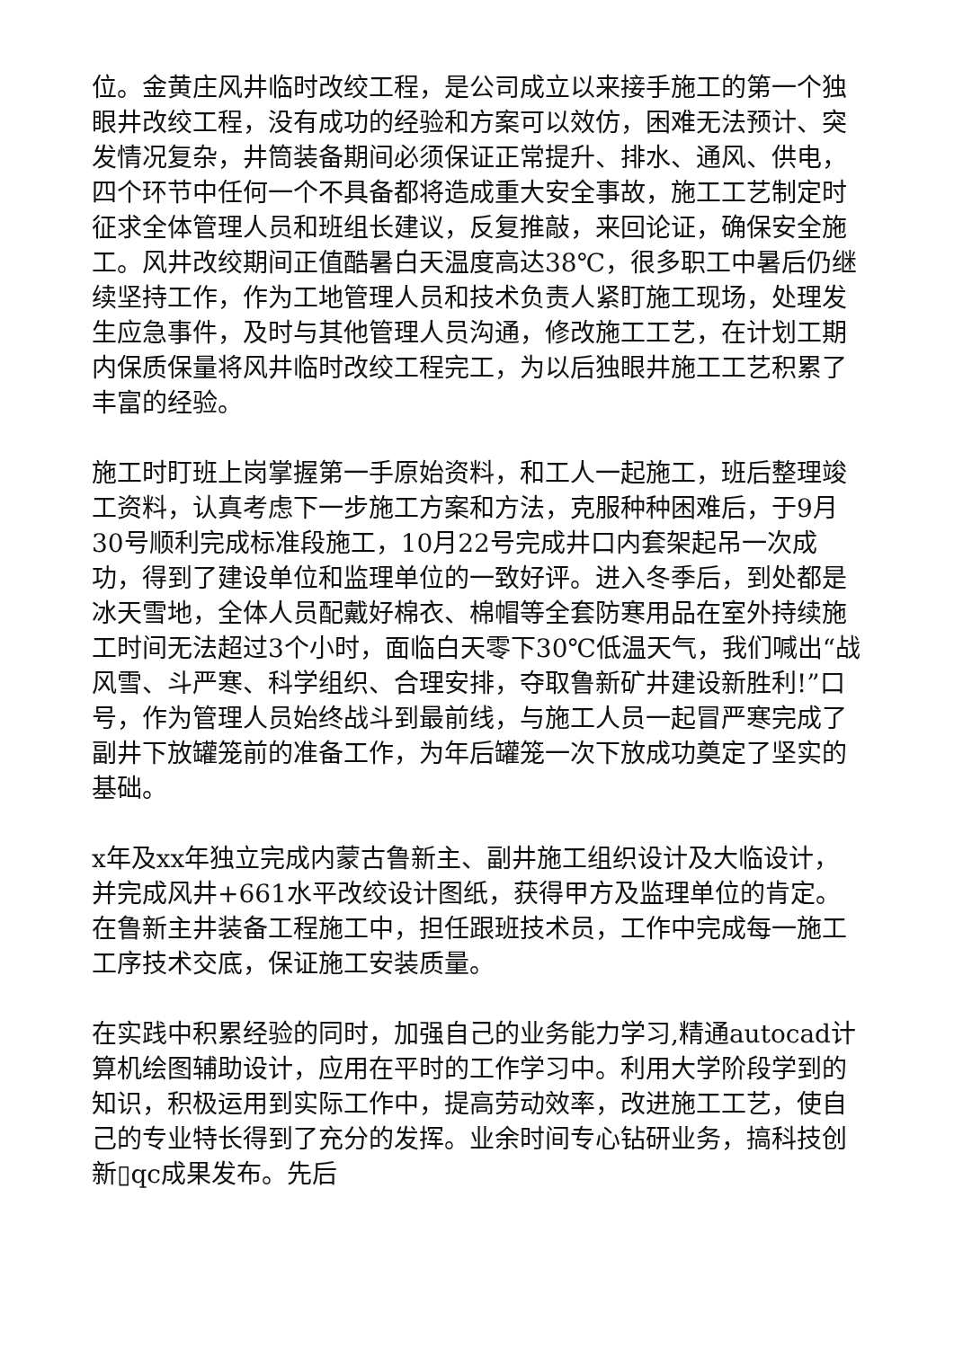位。金黄庄风井临时改绞工程，是公司成立以来接手施工的第一个独眼井改绞工程，没有成功的经验和方案可以效仿，困难无法预计、突发情况复杂，井筒装备期间必须保证正常提升、排水、通风、供电，四个环节中任何一个不具备都将造成重大安全事故，施工工艺制定时征求全体管理人员和班组长建议，反复推敲，来回论证，确保安全施工。风井改绞期间正值酷暑白天温度高达38℃，很多职工中暑后仍继续坚持工作，作为工地管理人员和技术负责人紧盯施工现场，处理发生应急事件，及时与其他管理人员沟通，修改施工工艺，在计划工期内保质保量将风井临时改绞工程完工，为以后独眼井施工工艺积累了丰富的经验。
施工时盯班上岗掌握第一手原始资料，和工人一起施工，班后整理竣工资料，认真考虑下一步施工方案和方法，克服种种困难后，于9月30号顺利完成标准段施工，10月22号完成井口内套架起吊一次成功，得到了建设单位和监理单位的一致好评。进入冬季后，到处都是冰天雪地，全体人员配戴好棉衣、棉帽等全套防寒用品在室外持续施工时间无法超过3个小时，面临白天零下30℃低温天气，我们喊出“战风雪、斗严寒、科学组织、合理安排，夺取鲁新矿井建设新胜利!”口号，作为管理人员始终战斗到最前线，与施工人员一起冒严寒完成了副井下放罐笼前的准备工作，为年后罐笼一次下放成功奠定了坚实的基础。
x年及xx年独立完成内蒙古鲁新主、副井施工组织设计及大临设计，并完成风井+661水平改绞设计图纸，获得甲方及监理单位的肯定。在鲁新主井装备工程施工中，担任跟班技术员，工作中完成每一施工工序技术交底，保证施工安装质量。
在实践中积累经验的同时，加强自己的业务能力学习,精通autocad计算机绘图辅助设计，应用在平时的工作学习中。利用大学阶段学到的知识，积极运用到实际工作中，提高劳动效率，改进施工工艺，使自己的专业特长得到了充分的发挥。业余时间专心钻研业务，搞科技创新▯qc成果发布。先后